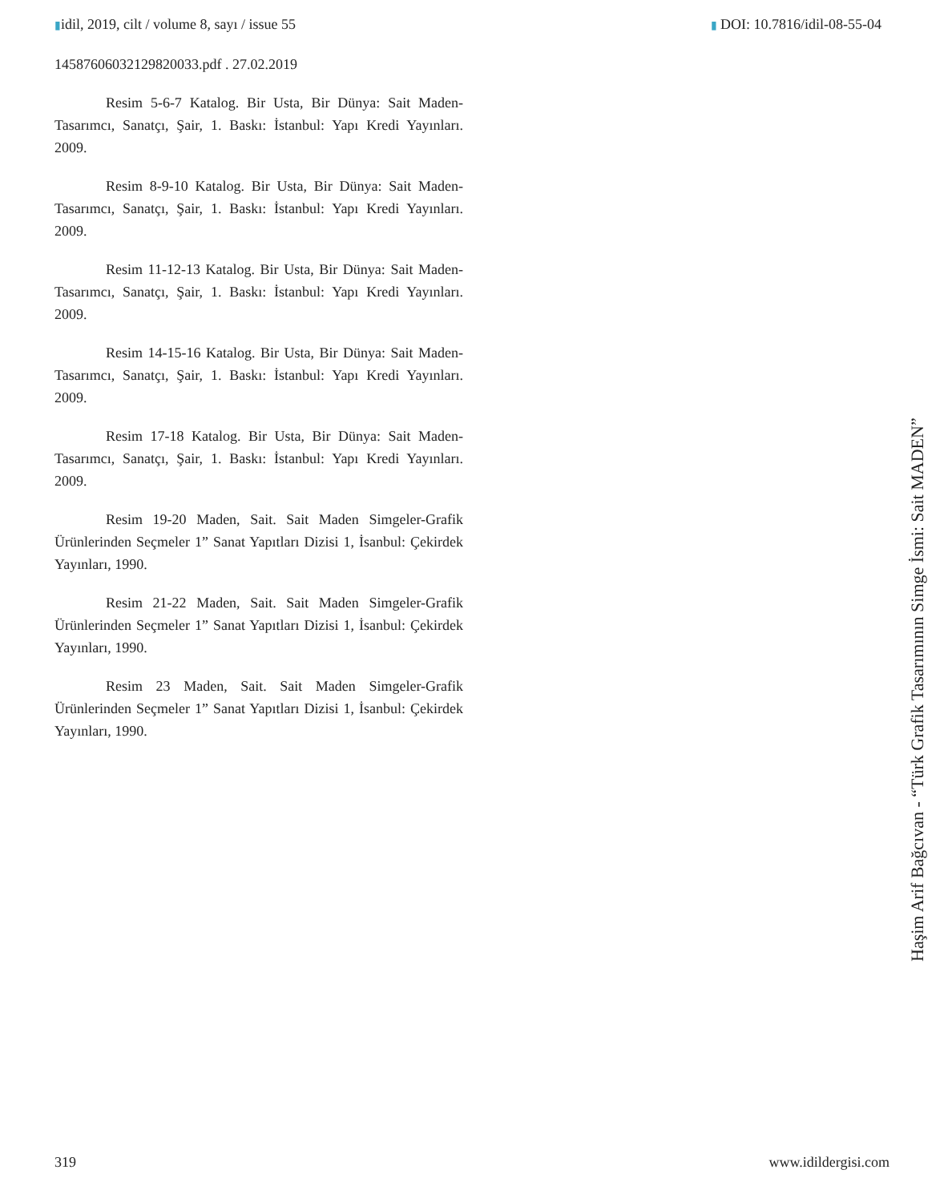▮idil, 2019, cilt / volume 8, sayı / issue 55 ▮ DOI: 10.7816/idil-08-55-04
14587606032129820033.pdf . 27.02.2019
Resim 5-6-7 Katalog. Bir Usta, Bir Dünya: Sait Maden-Tasarımcı, Sanatçı, Şair, 1. Baskı: İstanbul: Yapı Kredi Yayınları. 2009.
Resim 8-9-10 Katalog. Bir Usta, Bir Dünya: Sait Maden-Tasarımcı, Sanatçı, Şair, 1. Baskı: İstanbul: Yapı Kredi Yayınları. 2009.
Resim 11-12-13 Katalog. Bir Usta, Bir Dünya: Sait Maden-Tasarımcı, Sanatçı, Şair, 1. Baskı: İstanbul: Yapı Kredi Yayınları. 2009.
Resim 14-15-16 Katalog. Bir Usta, Bir Dünya: Sait Maden-Tasarımcı, Sanatçı, Şair, 1. Baskı: İstanbul: Yapı Kredi Yayınları. 2009.
Resim 17-18 Katalog. Bir Usta, Bir Dünya: Sait Maden-Tasarımcı, Sanatçı, Şair, 1. Baskı: İstanbul: Yapı Kredi Yayınları. 2009.
Resim 19-20 Maden, Sait. Sait Maden Simgeler-Grafik Ürünlerinden Seçmeler 1” Sanat Yapıtları Dizisi 1, İsanbul: Çekirdek Yayınları, 1990.
Resim 21-22 Maden, Sait. Sait Maden Simgeler-Grafik Ürünlerinden Seçmeler 1” Sanat Yapıtları Dizisi 1, İsanbul: Çekirdek Yayınları, 1990.
Resim 23 Maden, Sait. Sait Maden Simgeler-Grafik Ürünlerinden Seçmeler 1” Sanat Yapıtları Dizisi 1, İsanbul: Çekirdek Yayınları, 1990.
Haşim Arif Bağcıvan - “Türk Grafik Tasarımının Simge İsmi: Sait MADEN”
319 www.idildergisi.com